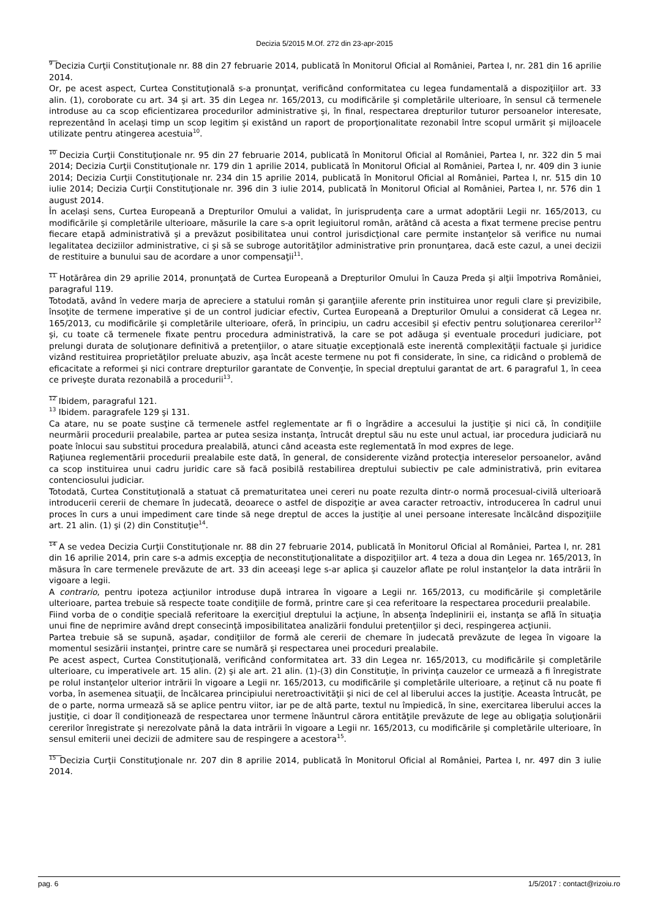Decizia 5/2015 M.Of. 272 din 23-apr-2015
__
<sup>9</sup> Decizia Curţii Constituţionale nr. 88 din 27 februarie 2014, publicată în Monitorul Oficial al României, Partea I, nr. 281 din 16 aprilie 2014.
Or, pe acest aspect, Curtea Constituţională s-a pronunţat, verificând conformitatea cu legea fundamentală a dispoziţiilor art. 33 alin. (1), coroborate cu art. 34 şi art. 35 din Legea nr. 165/2013, cu modificările şi completările ulterioare, în sensul că termenele introduse au ca scop eficientizarea procedurilor administrative şi, în final, respectarea drepturilor tuturor persoanelor interesate, reprezentând în acelaşi timp un scop legitim şi existând un raport de proporţionalitate rezonabil între scopul urmărit şi mijloacele utilizate pentru atingerea acestuia<sup>10</sup>.
__
<sup>10</sup> Decizia Curţii Constituţionale nr. 95 din 27 februarie 2014, publicată în Monitorul Oficial al României, Partea I, nr. 322 din 5 mai 2014; Decizia Curţii Constituţionale nr. 179 din 1 aprilie 2014, publicată în Monitorul Oficial al României, Partea I, nr. 409 din 3 iunie 2014; Decizia Curţii Constituţionale nr. 234 din 15 aprilie 2014, publicată în Monitorul Oficial al României, Partea I, nr. 515 din 10 iulie 2014; Decizia Curţii Constituţionale nr. 396 din 3 iulie 2014, publicată în Monitorul Oficial al României, Partea I, nr. 576 din 1 august 2014.
În acelaşi sens, Curtea Europeană a Drepturilor Omului a validat, în jurisprudenţa care a urmat adoptării Legii nr. 165/2013, cu modificările şi completările ulterioare, măsurile la care s-a oprit legiuitorul român, arătând că acesta a fixat termene precise pentru fiecare etapă administrativă şi a prevăzut posibilitatea unui control jurisdicţional care permite instanţelor să verifice nu numai legalitatea deciziilor administrative, ci şi să se subroge autorităţilor administrative prin pronunţarea, dacă este cazul, a unei decizii de restituire a bunului sau de acordare a unor compensaţii<sup>11</sup>.
__
<sup>11</sup> Hotărârea din 29 aprilie 2014, pronunţată de Curtea Europeană a Drepturilor Omului în Cauza Preda şi alţii împotriva României, paragraful 119.
Totodată, având în vedere marja de apreciere a statului român şi garanţiile aferente prin instituirea unor reguli clare şi previzibile, însoţite de termene imperative şi de un control judiciar efectiv, Curtea Europeană a Drepturilor Omului a considerat că Legea nr. 165/2013, cu modificările şi completările ulterioare, oferă, în principiu, un cadru accesibil şi efectiv pentru soluţionarea cererilor<sup>12</sup> şi, cu toate că termenele fixate pentru procedura administrativă, la care se pot adăuga şi eventuale proceduri judiciare, pot prelungi durata de soluţionare definitivă a pretenţiilor, o atare situaţie excepţională este inerentă complexităţii factuale şi juridice vizând restituirea proprietăţilor preluate abuziv, aşa încât aceste termene nu pot fi considerate, în sine, ca ridicând o problemă de eficacitate a reformei şi nici contrare drepturilor garantate de Convenţie, în special dreptului garantat de art. 6 paragraful 1, în ceea ce priveşte durata rezonabilă a procedurii<sup>13</sup>.
__
<sup>12</sup> Ibidem, paragraful 121.
<sup>13</sup> Ibidem. paragrafele 129 şi 131.
Ca atare, nu se poate susţine că termenele astfel reglementate ar fi o îngrădire a accesului la justiţie şi nici că, în condiţiile neurmării procedurii prealabile, partea ar putea sesiza instanţa, întrucât dreptul său nu este unul actual, iar procedura judiciară nu poate înlocui sau substitui procedura prealabilă, atunci când aceasta este reglementată în mod expres de lege.
Raţiunea reglementării procedurii prealabile este dată, în general, de considerente vizând protecţia intereselor persoanelor, având ca scop instituirea unui cadru juridic care să facă posibilă restabilirea dreptului subiectiv pe cale administrativă, prin evitarea contenciosului judiciar.
Totodată, Curtea Constituţională a statuat că prematuritatea unei cereri nu poate rezulta dintr-o normă procesual-civilă ulterioară introducerii cererii de chemare în judecată, deoarece o astfel de dispoziţie ar avea caracter retroactiv, introducerea în cadrul unui proces în curs a unui impediment care tinde să nege dreptul de acces la justiţie al unei persoane interesate încălcând dispoziţiile art. 21 alin. (1) şi (2) din Constituţie<sup>14</sup>.
__
<sup>14</sup> A se vedea Decizia Curţii Constituţionale nr. 88 din 27 februarie 2014, publicată în Monitorul Oficial al României, Partea I, nr. 281 din 16 aprilie 2014, prin care s-a admis excepţia de neconstituţionalitate a dispoziţiilor art. 4 teza a doua din Legea nr. 165/2013, în măsura în care termenele prevăzute de art. 33 din aceeaşi lege s-ar aplica şi cauzelor aflate pe rolul instanţelor la data intrării în vigoare a legii.
A contrario, pentru ipoteza acţiunilor introduse după intrarea în vigoare a Legii nr. 165/2013, cu modificările şi completările ulterioare, partea trebuie să respecte toate condiţiile de formă, printre care şi cea referitoare la respectarea procedurii prealabile.
Fiind vorba de o condiţie specială referitoare la exerciţiul dreptului la acţiune, în absenţa îndeplinirii ei, instanţa se află în situaţia unui fine de neprimire având drept consecinţă imposibilitatea analizării fondului pretenţiilor şi deci, respingerea acţiunii.
Partea trebuie să se supună, aşadar, condiţiilor de formă ale cererii de chemare în judecată prevăzute de legea în vigoare la momentul sesizării instanţei, printre care se numără şi respectarea unei proceduri prealabile.
Pe acest aspect, Curtea Constituţională, verificând conformitatea art. 33 din Legea nr. 165/2013, cu modificările şi completările ulterioare, cu imperativele art. 15 alin. (2) şi ale art. 21 alin. (1)-(3) din Constituţie, în privinţa cauzelor ce urmează a fi înregistrate pe rolul instanţelor ulterior intrării în vigoare a Legii nr. 165/2013, cu modificările şi completările ulterioare, a reţinut că nu poate fi vorba, în asemenea situaţii, de încălcarea principiului neretroactivităţii şi nici de cel al liberului acces la justiţie. Aceasta întrucât, pe de o parte, norma urmează să se aplice pentru viitor, iar pe de altă parte, textul nu împiedică, în sine, exercitarea liberului acces la justiţie, ci doar îl condiţionează de respectarea unor termene înăuntrul cărora entităţile prevăzute de lege au obligaţia soluţionării cererilor înregistrate şi nerezolvate până la data intrării în vigoare a Legii nr. 165/2013, cu modificările şi completările ulterioare, în sensul emiterii unei decizii de admitere sau de respingere a acestora<sup>15</sup>.
___
<sup>15</sup> Decizia Curţii Constituţionale nr. 207 din 8 aprilie 2014, publicată în Monitorul Oficial al României, Partea I, nr. 497 din 3 iulie 2014.
pag. 6 1/5/2017 : contact@rizoiu.ro